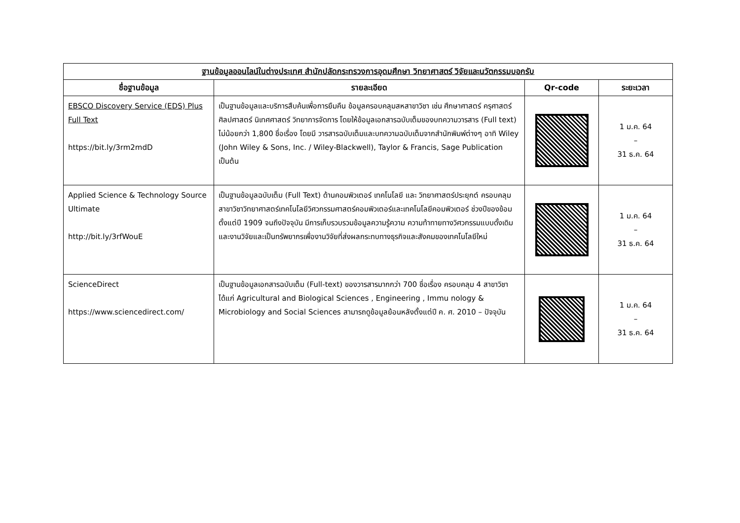| ฐานข้อมูลออนไลน์ในต่างประเทศ สำนักปลัดกระทรวงการอุดมศึกษา วิทยาศาสตร์ วิจัยและนวัตกรรมบอกรับ | | | |
| --- | --- | --- | --- |
| ชื่อฐานข้อมูล | รายละเอียด | Qr-code | ระยะเวลา |
| EBSCO Discovery Service (EDS) Plus Full Text https://bit.ly/3rm2mdD | เป็นฐานข้อมูลและบริการสืบค้นเพื่อการยืมคืน ข้อมูลครอบคลุมสหสาขาวิชา เช่น ศึกษาศาสตร์ ครุศาสตร์ ศิลปศาสตร์ นิเทศศาสตร์ วิทยาการจัดการ โดยให้ข้อมูลเอกสารฉบับเต็มของบทความวารสาร (Full text) ไม่น้อยกว่า 1,800 ชื่อเรื่อง โดยมี วารสารฉบับเต็มและบทความฉบับเต็มจากสำนักพิมพ์ต่างๆ อาทิ Wiley (John Wiley & Sons, Inc. / Wiley-Blackwell), Taylor & Francis, Sage Publication เป็นต้น | | 1 ม.ค. 64 – 31 ธ.ค. 64 |
| Applied Science & Technology Source Ultimate http://bit.ly/3rfWouE | เป็นฐานข้อมูลฉบับเต็ม (Full Text) ด้านคอมพิวเตอร์ เทคโนโลยี และ วิทยาศาสตร์ประยุกต์ ครอบคลุมสาขาวิชาวิทยาศาสตร์เทคโนโลยีวิศวกรรมศาสตร์คอมพิวเตอร์และเทคโนโลยีคอมพิวเตอร์ ช่วงปีของข้อมตั้งแต่ปี 1909 จนถึงปัจจุบัน มีการเก็บรวบรวมข้อมูลความรู้ความ ความท้าทายทางวิศวกรรมแบบดั้งเดิมและงานวิจัยและเป็นทรัพยากรเพื่องานวิจัยที่ส่งผลกระทบทางธุรกิจและสังคมของเทคโนโลยีใหม่ | | 1 ม.ค. 64 – 31 ธ.ค. 64 |
| ScienceDirect https://www.sciencedirect.com/ | เป็นฐานข้อมูลเอกสารฉบับเต็ม (Full-text) ของวารสารมากกว่า 700 ชื่อเรื่อง ครอบคลุม 4 สาขาวิชา ได้แก่ Agricultural and Biological Sciences , Engineering , Immu nology & Microbiology and Social Sciences สามารถดูข้อมูลย้อนหลังตั้งแต่ปี ค. ศ. 2010 – ปัจจุบัน | | 1 ม.ค. 64 – 31 ธ.ค. 64 |